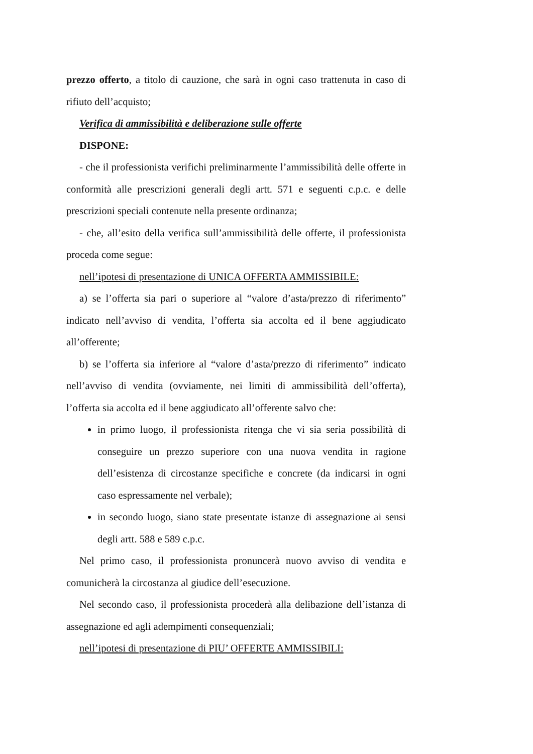prezzo offerto, a titolo di cauzione, che sarà in ogni caso trattenuta in caso di rifiuto dell’acquisto;
Verifica di ammissibilità e deliberazione sulle offerte
DISPONE:
- che il professionista verifichi preliminarmente l’ammissibilità delle offerte in conformità alle prescrizioni generali degli artt. 571 e seguenti c.p.c. e delle prescrizioni speciali contenute nella presente ordinanza;
- che, all’esito della verifica sull’ammissibilità delle offerte, il professionista proceda come segue:
nell’ipotesi di presentazione di UNICA OFFERTA AMMISSIBILE:
a) se l’offerta sia pari o superiore al “valore d’asta/prezzo di riferimento” indicato nell’avviso di vendita, l’offerta sia accolta ed il bene aggiudicato all’offerente;
b) se l’offerta sia inferiore al “valore d’asta/prezzo di riferimento” indicato nell’avviso di vendita (ovviamente, nei limiti di ammissibilità dell’offerta), l’offerta sia accolta ed il bene aggiudicato all’offerente salvo che:
in primo luogo, il professionista ritenga che vi sia seria possibilità di conseguire un prezzo superiore con una nuova vendita in ragione dell’esistenza di circostanze specifiche e concrete (da indicarsi in ogni caso espressamente nel verbale);
in secondo luogo, siano state presentate istanze di assegnazione ai sensi degli artt. 588 e 589 c.p.c.
Nel primo caso, il professionista pronuncerà nuovo avviso di vendita e comunicherà la circostanza al giudice dell’esecuzione.
Nel secondo caso, il professionista procederà alla delibazione dell’istanza di assegnazione ed agli adempimenti consequenziali;
nell’ipotesi di presentazione di PIU’ OFFERTE AMMISSIBILI: